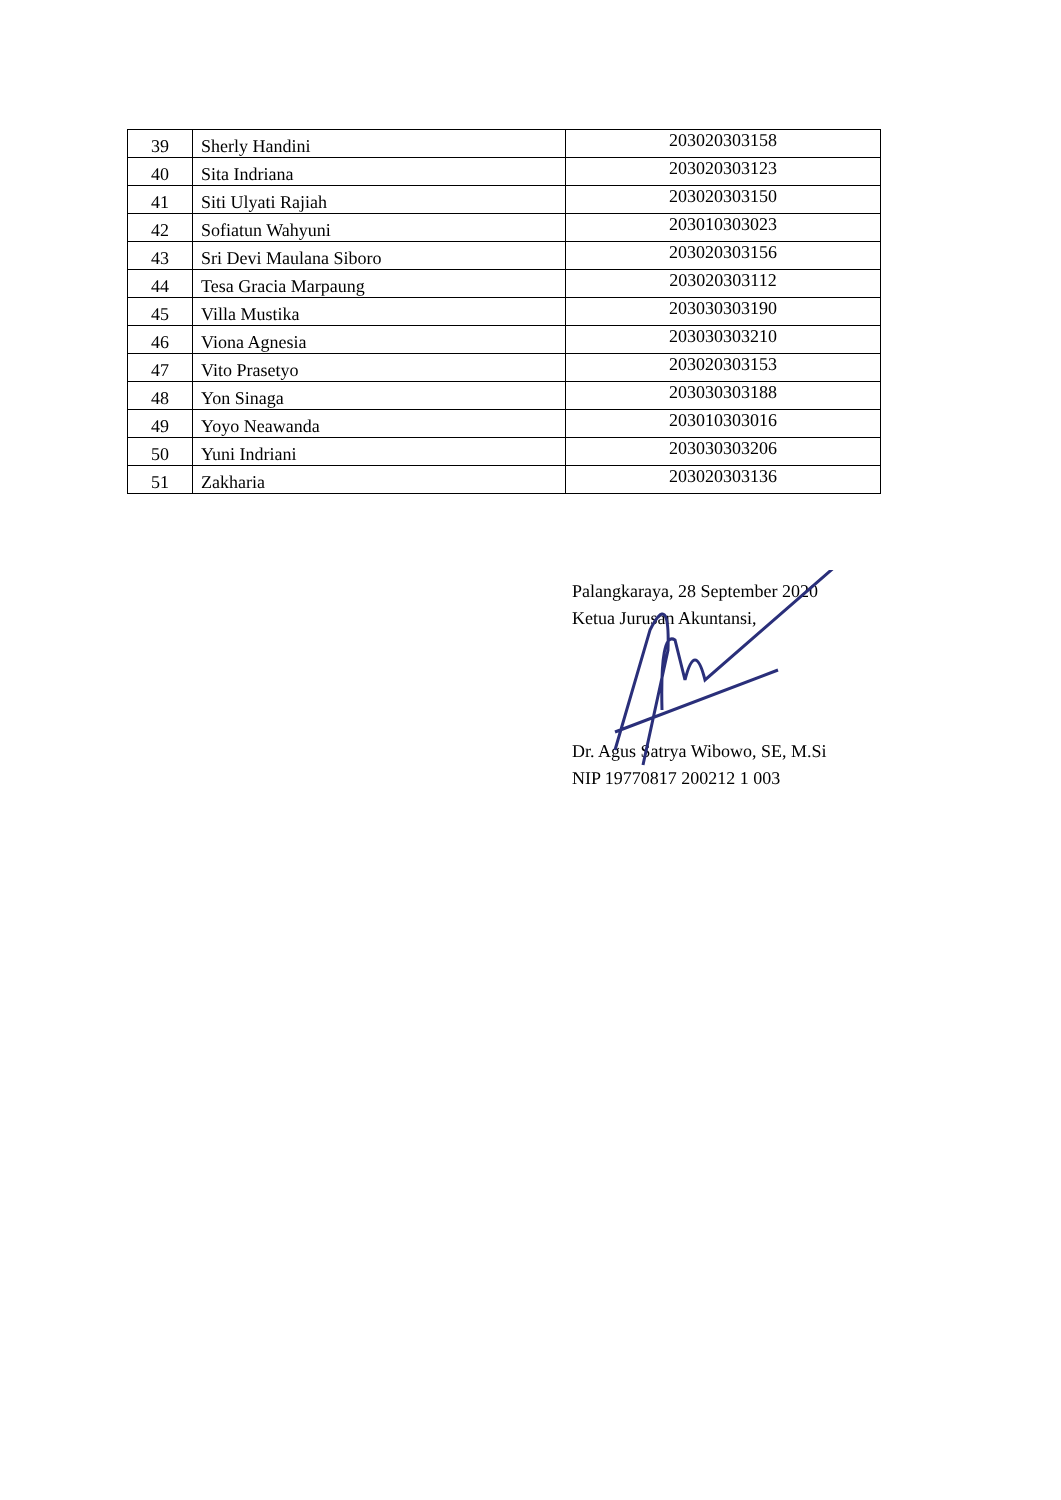| 39 | Sherly Handini | 203020303158 |
| 40 | Sita Indriana | 203020303123 |
| 41 | Siti Ulyati Rajiah | 203020303150 |
| 42 | Sofiatun Wahyuni | 203010303023 |
| 43 | Sri Devi Maulana Siboro | 203020303156 |
| 44 | Tesa Gracia Marpaung | 203020303112 |
| 45 | Villa Mustika | 203030303190 |
| 46 | Viona Agnesia | 203030303210 |
| 47 | Vito Prasetyo | 203020303153 |
| 48 | Yon Sinaga | 203030303188 |
| 49 | Yoyo Neawanda | 203010303016 |
| 50 | Yuni Indriani | 203030303206 |
| 51 | Zakharia | 203020303136 |
Palangkaraya, 28 September 2020
Ketua Jurusan Akuntansi,
Dr. Agus Satrya Wibowo, SE, M.Si
NIP 19770817 200212 1 003